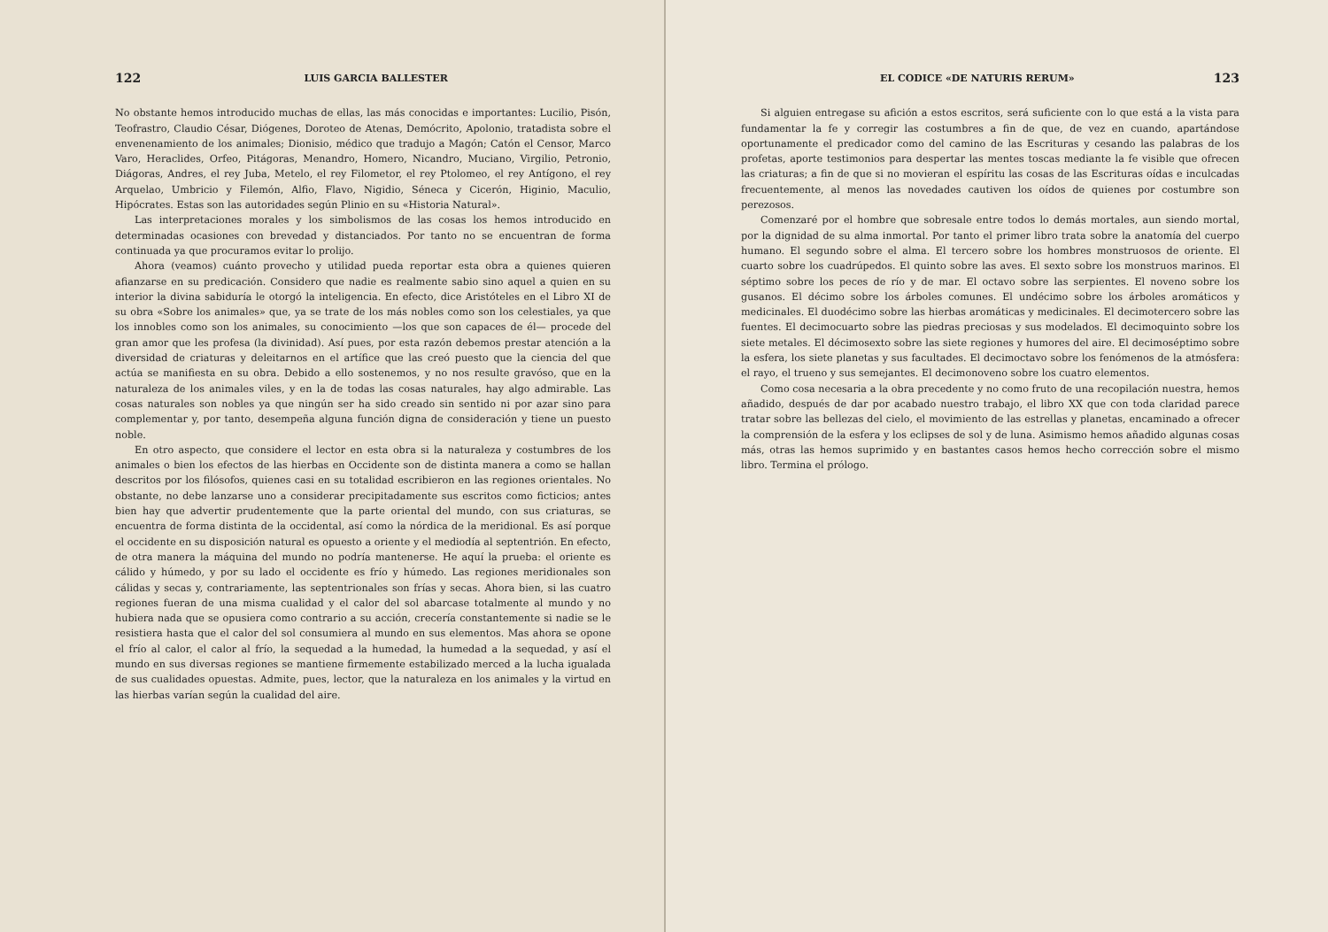122 LUIS GARCIA BALLESTER
No obstante hemos introducido muchas de ellas, las más conocidas e importantes: Lucilio, Pisón, Teofrastro, Claudio César, Diógenes, Doroteo de Atenas, Demócrito, Apolonio, tratadista sobre el envenenamiento de los animales; Dionisio, médico que tradujo a Magón; Catón el Censor, Marco Varo, Heraclides, Orfeo, Pitágoras, Menandro, Homero, Nicandro, Muciano, Virgilio, Petronio, Diágoras, Andres, el rey Juba, Metelo, el rey Filometor, el rey Ptolomeo, el rey Antígono, el rey Arquelao, Umbricio y Filemón, Alfio, Flavo, Nigidio, Séneca y Cicerón, Higinio, Maculio, Hipócrates. Estas son las autoridades según Plinio en su «Historia Natural».
Las interpretaciones morales y los simbolismos de las cosas los hemos introducido en determinadas ocasiones con brevedad y distanciados. Por tanto no se encuentran de forma continuada ya que procuramos evitar lo prolijo.
Ahora (veamos) cuánto provecho y utilidad pueda reportar esta obra a quienes quieren afianzarse en su predicación. Considero que nadie es realmente sabio sino aquel a quien en su interior la divina sabiduría le otorgó la inteligencia. En efecto, dice Aristóteles en el Libro XI de su obra «Sobre los animales» que, ya se trate de los más nobles como son los celestiales, ya que los innobles como son los animales, su conocimiento —los que son capaces de él— procede del gran amor que les profesa (la divinidad). Así pues, por esta razón debemos prestar atención a la diversidad de criaturas y deleitarnos en el artífice que las creó puesto que la ciencia del que actúa se manifiesta en su obra. Debido a ello sostenemos, y no nos resulte gravóso, que en la naturaleza de los animales viles, y en la de todas las cosas naturales, hay algo admirable. Las cosas naturales son nobles ya que ningún ser ha sido creado sin sentido ni por azar sino para complementar y, por tanto, desempeña alguna función digna de consideración y tiene un puesto noble.
En otro aspecto, que considere el lector en esta obra si la naturaleza y costumbres de los animales o bien los efectos de las hierbas en Occidente son de distinta manera a como se hallan descritos por los filósofos, quienes casi en su totalidad escribieron en las regiones orientales. No obstante, no debe lanzarse uno a considerar precipitadamente sus escritos como ficticios; antes bien hay que advertir prudentemente que la parte oriental del mundo, con sus criaturas, se encuentra de forma distinta de la occidental, así como la nórdica de la meridional. Es así porque el occidente en su disposición natural es opuesto a oriente y el mediodía al septentrión. En efecto, de otra manera la máquina del mundo no podría mantenerse. He aquí la prueba: el oriente es cálido y húmedo, y por su lado el occidente es frío y húmedo. Las regiones meridionales son cálidas y secas y, contrariamente, las septentrionales son frías y secas. Ahora bien, si las cuatro regiones fueran de una misma cualidad y el calor del sol abarcase totalmente al mundo y no hubiera nada que se opusiera como contrario a su acción, crecería constantemente si nadie se le resistiera hasta que el calor del sol consumiera al mundo en sus elementos. Mas ahora se opone el frío al calor, el calor al frío, la sequedad a la humedad, la humedad a la sequedad, y así el mundo en sus diversas regiones se mantiene firmemente estabilizado merced a la lucha igualada de sus cualidades opuestas. Admite, pues, lector, que la naturaleza en los animales y la virtud en las hierbas varían según la cualidad del aire.
EL CODICE «DE NATURIS RERUM» 123
Si alguien entregase su afición a estos escritos, será suficiente con lo que está a la vista para fundamentar la fe y corregir las costumbres a fin de que, de vez en cuando, apartándose oportunamente el predicador como del camino de las Escrituras y cesando las palabras de los profetas, aporte testimonios para despertar las mentes toscas mediante la fe visible que ofrecen las criaturas; a fin de que si no movieran el espíritu las cosas de las Escrituras oídas e inculcadas frecuentemente, al menos las novedades cautiven los oídos de quienes por costumbre son perezosos.
Comenzaré por el hombre que sobresale entre todos lo demás mortales, aun siendo mortal, por la dignidad de su alma inmortal. Por tanto el primer libro trata sobre la anatomía del cuerpo humano. El segundo sobre el alma. El tercero sobre los hombres monstruosos de oriente. El cuarto sobre los cuadrúpedos. El quinto sobre las aves. El sexto sobre los monstruos marinos. El séptimo sobre los peces de río y de mar. El octavo sobre las serpientes. El noveno sobre los gusanos. El décimo sobre los árboles comunes. El undécimo sobre los árboles aromáticos y medicinales. El duodécimo sobre las hierbas aromáticas y medicinales. El decimotercero sobre las fuentes. El decimocuarto sobre las piedras preciosas y sus modelados. El decimoquinto sobre los siete metales. El décimosexto sobre las siete regiones y humores del aire. El decimoséptimo sobre la esfera, los siete planetas y sus facultades. El decimoctavo sobre los fenómenos de la atmósfera: el rayo, el trueno y sus semejantes. El decimonoveno sobre los cuatro elementos.
Como cosa necesaria a la obra precedente y no como fruto de una recopilación nuestra, hemos añadido, después de dar por acabado nuestro trabajo, el libro XX que con toda claridad parece tratar sobre las bellezas del cielo, el movimiento de las estrellas y planetas, encaminado a ofrecer la comprensión de la esfera y los eclipses de sol y de luna. Asimismo hemos añadido algunas cosas más, otras las hemos suprimido y en bastantes casos hemos hecho corrección sobre el mismo libro. Termina el prólogo.